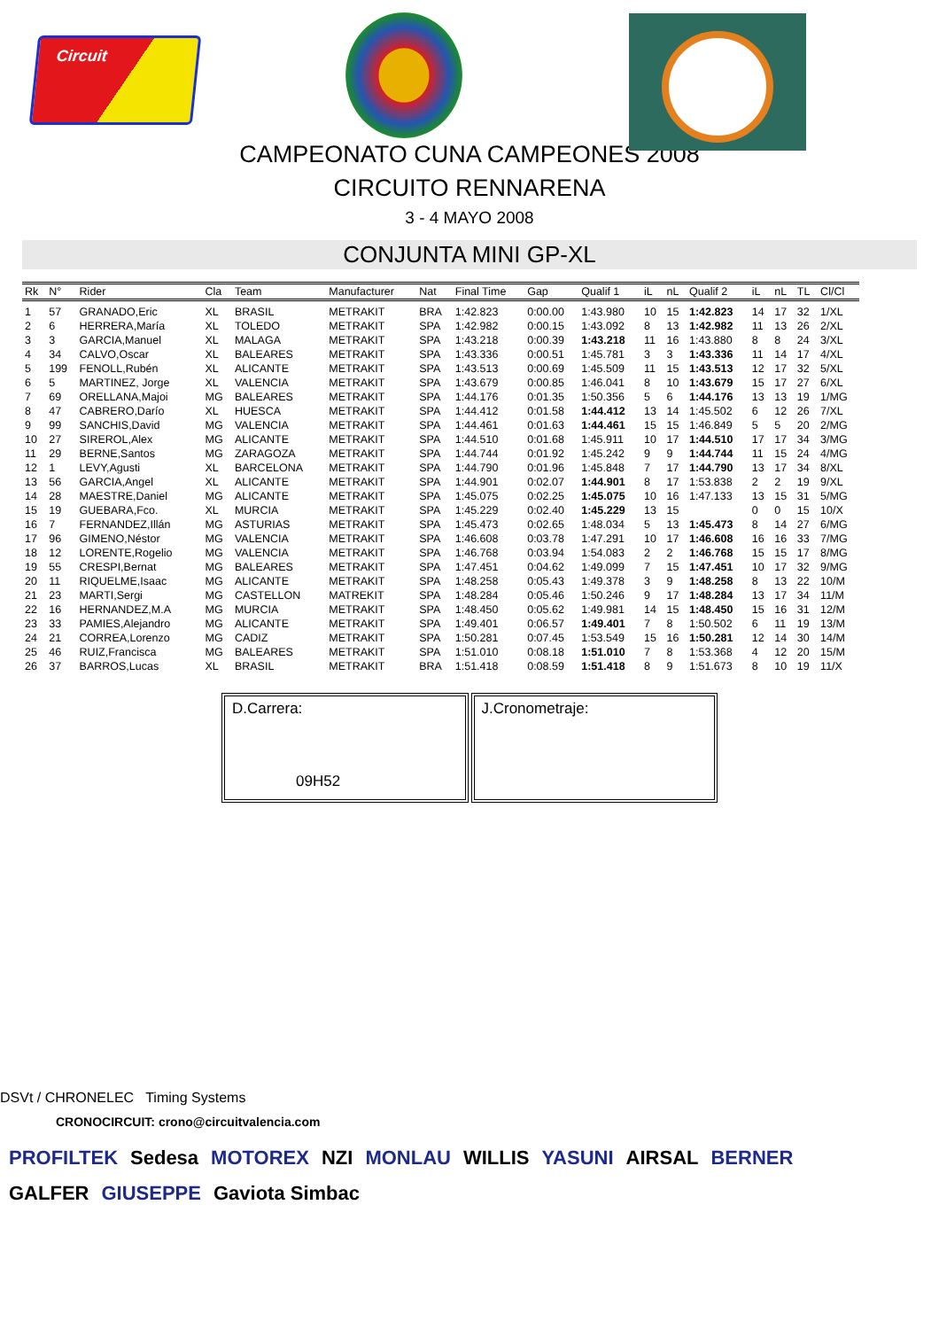Circuit
CAMPEONATO CUNA CAMPEONES 2008
CIRCUITO RENNARENA
3 - 4 MAYO 2008
CONJUNTA MINI GP-XL
| Rk | N° | Rider | Cla | Team | Manufacturer | Nat | Final Time | Gap | Qualif 1 | iL | nL | Qualif 2 | iL | nL | TL | Cl/Cl |
| --- | --- | --- | --- | --- | --- | --- | --- | --- | --- | --- | --- | --- | --- | --- | --- | --- |
| 1 | 57 | GRANADO,Eric | XL | BRASIL | METRAKIT | BRA | 1:42.823 | 0:00.00 | 1:43.980 | 10 | 15 | 1:42.823 | 14 | 17 | 32 | 1/XL |
| 2 | 6 | HERRERA,María | XL | TOLEDO | METRAKIT | SPA | 1:42.982 | 0:00.15 | 1:43.092 | 8 | 13 | 1:42.982 | 11 | 13 | 26 | 2/XL |
| 3 | 3 | GARCIA,Manuel | XL | MALAGA | METRAKIT | SPA | 1:43.218 | 0:00.39 | 1:43.218 | 11 | 16 | 1:43.880 | 8 | 8 | 24 | 3/XL |
| 4 | 34 | CALVO,Oscar | XL | BALEARES | METRAKIT | SPA | 1:43.336 | 0:00.51 | 1:45.781 | 3 | 3 | 1:43.336 | 11 | 14 | 17 | 4/XL |
| 5 | 199 | FENOLL,Rubén | XL | ALICANTE | METRAKIT | SPA | 1:43.513 | 0:00.69 | 1:45.509 | 11 | 15 | 1:43.513 | 12 | 17 | 32 | 5/XL |
| 6 | 5 | MARTINEZ, Jorge | XL | VALENCIA | METRAKIT | SPA | 1:43.679 | 0:00.85 | 1:46.041 | 8 | 10 | 1:43.679 | 15 | 17 | 27 | 6/XL |
| 7 | 69 | ORELLANA,Majoi | MG | BALEARES | METRAKIT | SPA | 1:44.176 | 0:01.35 | 1:50.356 | 5 | 6 | 1:44.176 | 13 | 13 | 19 | 1/MG |
| 8 | 47 | CABRERO,Darío | XL | HUESCA | METRAKIT | SPA | 1:44.412 | 0:01.58 | 1:44.412 | 13 | 14 | 1:45.502 | 6 | 12 | 26 | 7/XL |
| 9 | 99 | SANCHIS,David | MG | VALENCIA | METRAKIT | SPA | 1:44.461 | 0:01.63 | 1:44.461 | 15 | 15 | 1:46.849 | 5 | 5 | 20 | 2/MG |
| 10 | 27 | SIREROL,Alex | MG | ALICANTE | METRAKIT | SPA | 1:44.510 | 0:01.68 | 1:45.911 | 10 | 17 | 1:44.510 | 17 | 17 | 34 | 3/MG |
| 11 | 29 | BERNE,Santos | MG | ZARAGOZA | METRAKIT | SPA | 1:44.744 | 0:01.92 | 1:45.242 | 9 | 9 | 1:44.744 | 11 | 15 | 24 | 4/MG |
| 12 | 1 | LEVY,Agusti | XL | BARCELONA | METRAKIT | SPA | 1:44.790 | 0:01.96 | 1:45.848 | 7 | 17 | 1:44.790 | 13 | 17 | 34 | 8/XL |
| 13 | 56 | GARCIA,Angel | XL | ALICANTE | METRAKIT | SPA | 1:44.901 | 0:02.07 | 1:44.901 | 8 | 17 | 1:53.838 | 2 | 2 | 19 | 9/XL |
| 14 | 28 | MAESTRE,Daniel | MG | ALICANTE | METRAKIT | SPA | 1:45.075 | 0:02.25 | 1:45.075 | 10 | 16 | 1:47.133 | 13 | 15 | 31 | 5/MG |
| 15 | 19 | GUEBARA,Fco. | XL | MURCIA | METRAKIT | SPA | 1:45.229 | 0:02.40 | 1:45.229 | 13 | 15 | | 0 | 0 | 15 | 10/X |
| 16 | 7 | FERNANDEZ,Illán | MG | ASTURIAS | METRAKIT | SPA | 1:45.473 | 0:02.65 | 1:48.034 | 5 | 13 | 1:45.473 | 8 | 14 | 27 | 6/MG |
| 17 | 96 | GIMENO,Néstor | MG | VALENCIA | METRAKIT | SPA | 1:46.608 | 0:03.78 | 1:47.291 | 10 | 17 | 1:46.608 | 16 | 16 | 33 | 7/MG |
| 18 | 12 | LORENTE,Rogelio | MG | VALENCIA | METRAKIT | SPA | 1:46.768 | 0:03.94 | 1:54.083 | 2 | 2 | 1:46.768 | 15 | 15 | 17 | 8/MG |
| 19 | 55 | CRESPI,Bernat | MG | BALEARES | METRAKIT | SPA | 1:47.451 | 0:04.62 | 1:49.099 | 7 | 15 | 1:47.451 | 10 | 17 | 32 | 9/MG |
| 20 | 11 | RIQUELME,Isaac | MG | ALICANTE | METRAKIT | SPA | 1:48.258 | 0:05.43 | 1:49.378 | 3 | 9 | 1:48.258 | 8 | 13 | 22 | 10/M |
| 21 | 23 | MARTI,Sergi | MG | CASTELLON | MATREKIT | SPA | 1:48.284 | 0:05.46 | 1:50.246 | 9 | 17 | 1:48.284 | 13 | 17 | 34 | 11/M |
| 22 | 16 | HERNANDEZ,M.A | MG | MURCIA | METRAKIT | SPA | 1:48.450 | 0:05.62 | 1:49.981 | 14 | 15 | 1:48.450 | 15 | 16 | 31 | 12/M |
| 23 | 33 | PAMIES,Alejandro | MG | ALICANTE | METRAKIT | SPA | 1:49.401 | 0:06.57 | 1:49.401 | 7 | 8 | 1:50.502 | 6 | 11 | 19 | 13/M |
| 24 | 21 | CORREA,Lorenzo | MG | CADIZ | METRAKIT | SPA | 1:50.281 | 0:07.45 | 1:53.549 | 15 | 16 | 1:50.281 | 12 | 14 | 30 | 14/M |
| 25 | 46 | RUIZ,Francisca | MG | BALEARES | METRAKIT | SPA | 1:51.010 | 0:08.18 | 1:51.010 | 7 | 8 | 1:53.368 | 4 | 12 | 20 | 15/M |
| 26 | 37 | BARROS,Lucas | XL | BRASIL | METRAKIT | BRA | 1:51.418 | 0:08.59 | 1:51.418 | 8 | 9 | 1:51.673 | 8 | 10 | 19 | 11/X |
D.Carrera:
09H52
J.Cronometraje:
DSVt / CHRONELEC Timing Systems
CRONOCIRCUIT: crono@circuitvalencia.com
PROFILTEK Sedesa MOTOREX NZI MONLAU WILLIS YASUNI AIRSAL BERNER GALFER GIUSEPPE Gaviota Simbac